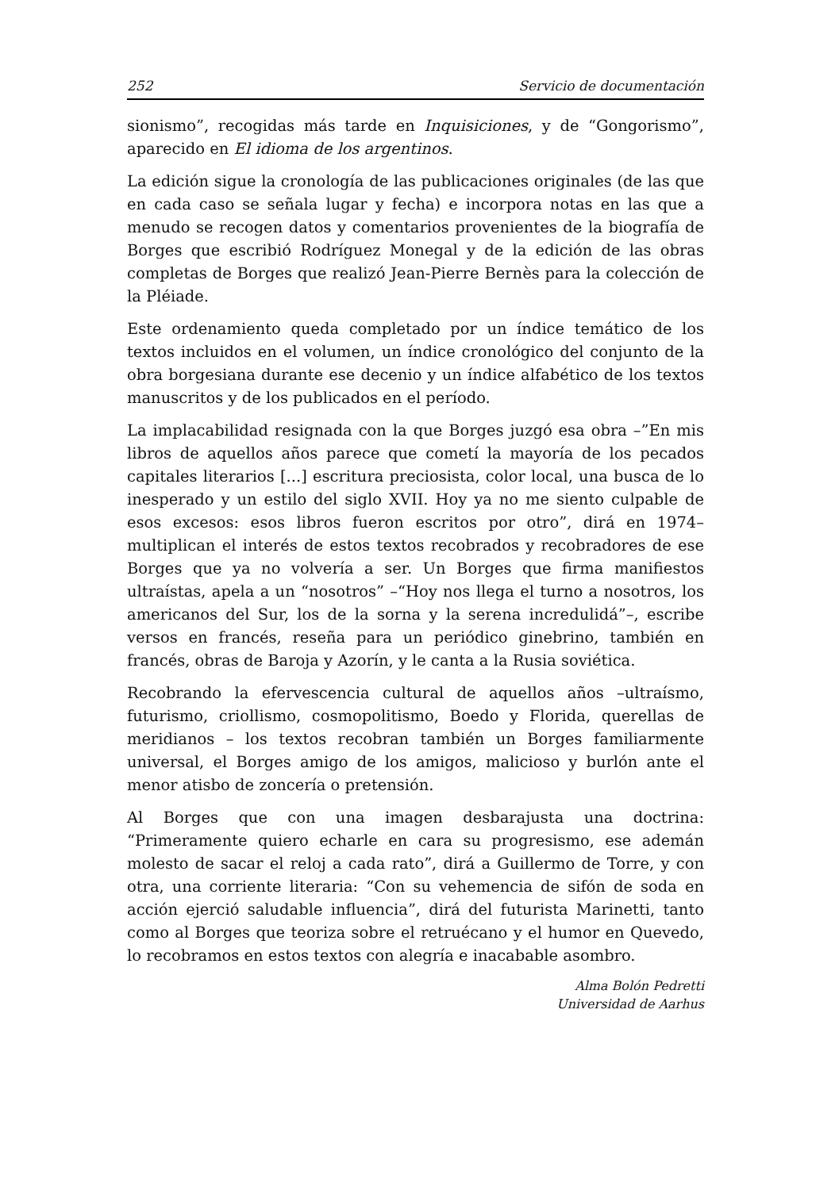252 Servicio de documentación
sionismo”, recogidas más tarde en Inquisiciones, y de “Gongorismo”, aparecido en El idioma de los argentinos.
La edición sigue la cronología de las publicaciones originales (de las que en cada caso se señala lugar y fecha) e incorpora notas en las que a menudo se recogen datos y comentarios provenientes de la biografía de Borges que escribió Rodríguez Monegal y de la edición de las obras completas de Borges que realizó Jean-Pierre Bernès para la colección de la Pléiade.
Este ordenamiento queda completado por un índice temático de los textos incluidos en el volumen, un índice cronológico del conjunto de la obra borgesiana durante ese decenio y un índice alfabético de los textos manuscritos y de los publicados en el período.
La implacabilidad resignada con la que Borges juzgó esa obra –”En mis libros de aquellos años parece que cometí la mayoría de los pecados capitales literarios [...] escritura preciosista, color local, una busca de lo inesperado y un estilo del siglo XVII. Hoy ya no me siento culpable de esos excesos: esos libros fueron escritos por otro”, dirá en 1974– multiplican el interés de estos textos recobrados y recobradores de ese Borges que ya no volvería a ser. Un Borges que firma manifiestos ultraístas, apela a un “nosotros” –“Hoy nos llega el turno a nosotros, los americanos del Sur, los de la sorna y la serena incredulidá”–, escribe versos en francés, reseña para un periódico ginebrino, también en francés, obras de Baroja y Azorín, y le canta a la Rusia soviética.
Recobrando la efervescencia cultural de aquellos años –ultraísmo, futurismo, criollismo, cosmopolitismo, Boedo y Florida, querellas de meridianos – los textos recobran también un Borges familiarmente universal, el Borges amigo de los amigos, malicioso y burlón ante el menor atisbo de zoncería o pretensión.
Al Borges que con una imagen desbarajusta una doctrina: “Primeramente quiero echarle en cara su progresismo, ese ademán molesto de sacar el reloj a cada rato”, dirá a Guillermo de Torre, y con otra, una corriente literaria: “Con su vehemencia de sifón de soda en acción ejerció saludable influencia”, dirá del futurista Marinetti, tanto como al Borges que teoriza sobre el retruécano y el humor en Quevedo, lo recobramos en estos textos con alegría e inacabable asombro.
Alma Bolón Pedretti
Universidad de Aarhus